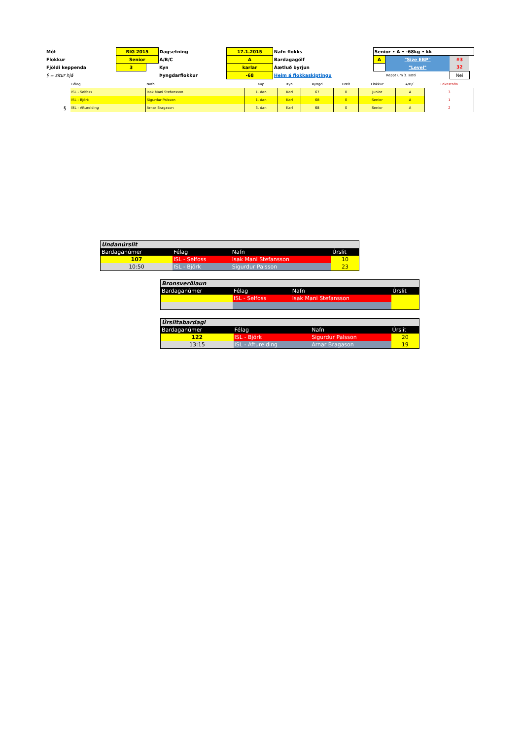| Mót | RIG 2015 | | Dagsetning | 17.1.2015 | Nafn flokks | Senior • A • -68kg • kk | | | |
| Flokkur | Senior | | A/B/C | A | Bardagagólf | A | "Size EBP" | #3 | |
| Fjöldi keppenda | 3 | | Kyn | karlar | Áætluð byrjun | | "Level" | 32 | |
| § = situr hjá | | | Þyngdarflokkur | -68 | Heim á flokkaskiptingu | | Keppt um 3. sæti | Nei | |
| | Félag | Nafn | Kup | Kyn | Þyngd | Hæð | Flokkur | A/B/C | Lokastaða |
| | ISL - Selfoss | Isak Mani Stefansson | 1. dan | Karl | 67 | 0 | Junior | A | 3 |
| | ISL - Björk | Sigurdur Palsson | 1. dan | Karl | 68 | 0 | Senior | A | 1 |
| § | ISL - Afturelding | Arnar Bragason | 3. dan | Karl | 68 | 0 | Senior | A | 2 |
| Undanúrslit | | | |
| Bardaganúmer | Félag | Nafn | Úrslit |
| 107 | ISL - Selfoss | Isak Mani Stefansson | 10 |
| 10:50 | ISL - Björk | Sigurdur Palsson | 23 |
| Bronsverðlaun | | | |
| Bardaganúmer | Félag | Nafn | Úrslit |
| | ISL - Selfoss | Isak Mani Stefansson | |
| Úrslitabardagi | | | |
| Bardaganúmer | Félag | Nafn | Úrslit |
| 122 | ISL - Björk | Sigurdur Palsson | 20 |
| 13:15 | ISL - Afturelding | Arnar Bragason | 19 |